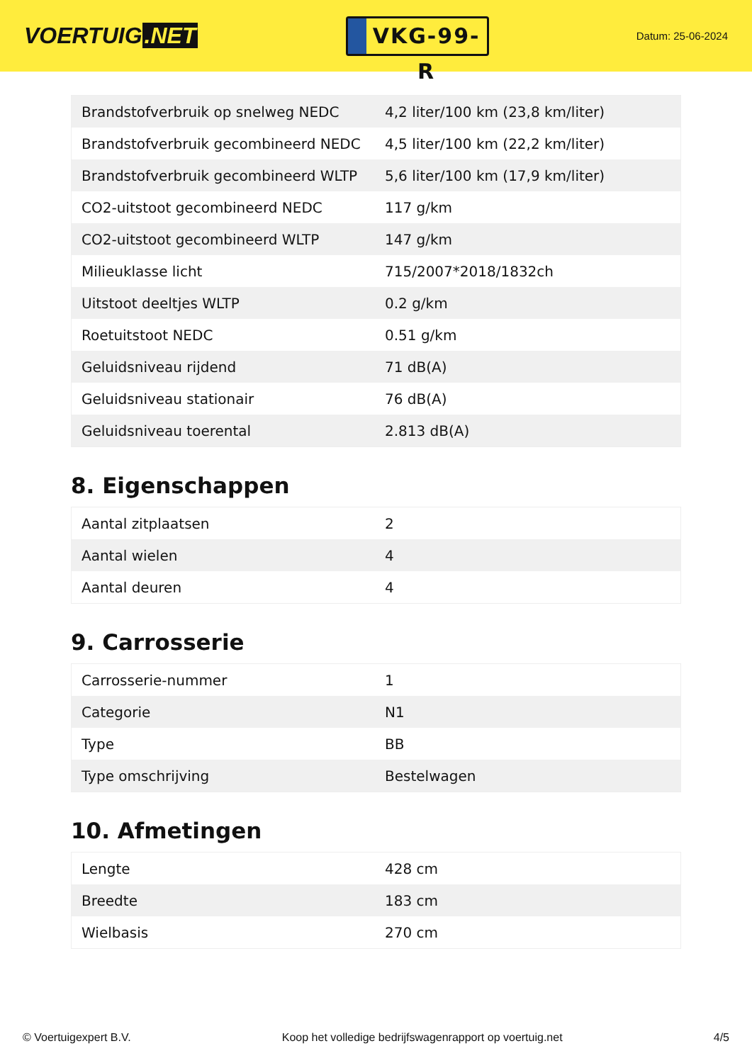VOERTUIG.NET
VKG-99-R
Datum: 25-06-2024
| Brandstofverbruik op snelweg NEDC | 4,2 liter/100 km (23,8 km/liter) |
| Brandstofverbruik gecombineerd NEDC | 4,5 liter/100 km (22,2 km/liter) |
| Brandstofverbruik gecombineerd WLTP | 5,6 liter/100 km (17,9 km/liter) |
| CO2-uitstoot gecombineerd NEDC | 117 g/km |
| CO2-uitstoot gecombineerd WLTP | 147 g/km |
| Milieuklasse licht | 715/2007*2018/1832ch |
| Uitstoot deeltjes WLTP | 0.2 g/km |
| Roetuitstoot NEDC | 0.51 g/km |
| Geluidsniveau rijdend | 71 dB(A) |
| Geluidsniveau stationair | 76 dB(A) |
| Geluidsniveau toerental | 2.813 dB(A) |
8. Eigenschappen
| Aantal zitplaatsen | 2 |
| Aantal wielen | 4 |
| Aantal deuren | 4 |
9. Carrosserie
| Carrosserie-nummer | 1 |
| Categorie | N1 |
| Type | BB |
| Type omschrijving | Bestelwagen |
10. Afmetingen
| Lengte | 428 cm |
| Breedte | 183 cm |
| Wielbasis | 270 cm |
© Voertuigexpert B.V. Koop het volledige bedrijfswagenrapport op voertuig.net 4/5